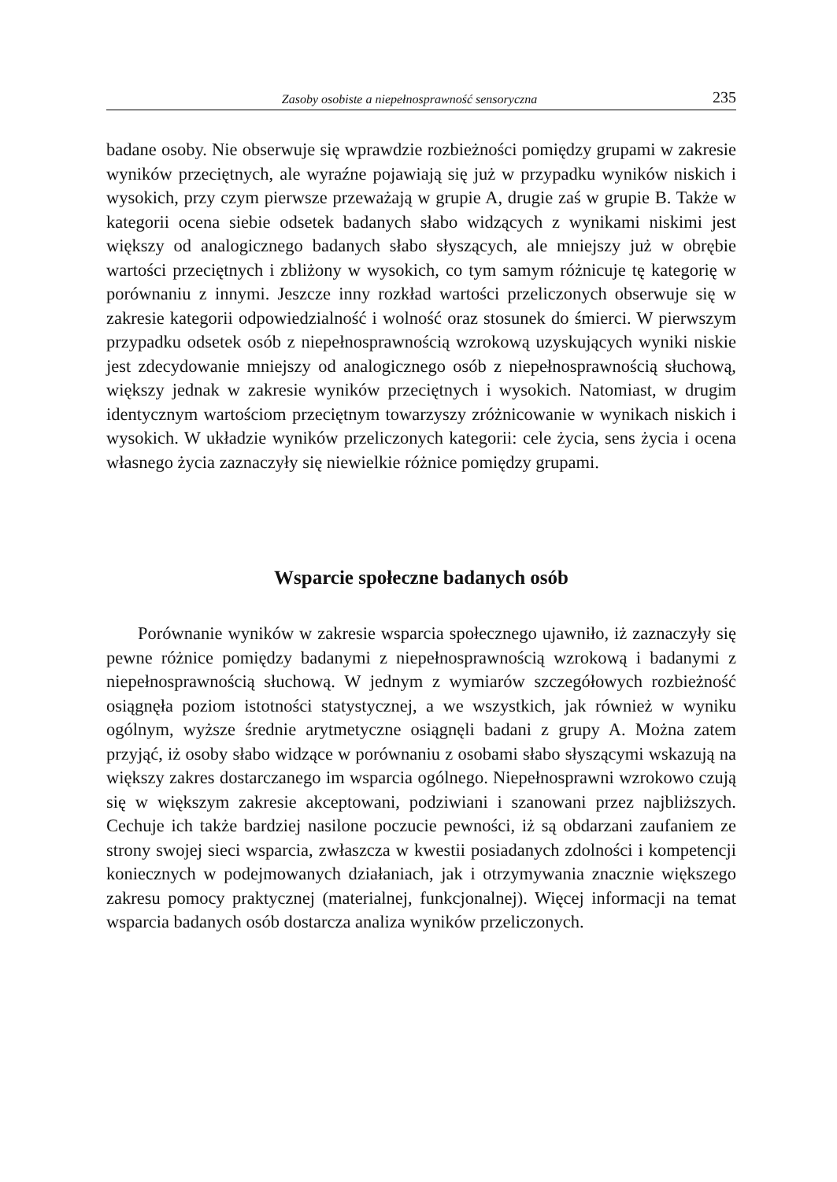Zasoby osobiste a niepełnosprawność sensoryczna 235
badane osoby. Nie obserwuje się wprawdzie rozbieżności pomiędzy grupami w zakresie wyników przeciętnych, ale wyraźne pojawiają się już w przypadku wyników niskich i wysokich, przy czym pierwsze przeważają w grupie A, drugie zaś w grupie B. Także w kategorii ocena siebie odsetek badanych słabo widzących z wynikami niskimi jest większy od analogicznego badanych słabo słyszących, ale mniejszy już w obrębie wartości przeciętnych i zbliżony w wysokich, co tym samym różnicuje tę kategorię w porównaniu z innymi. Jeszcze inny rozkład wartości przeliczonych obserwuje się w zakresie kategorii odpowiedzialność i wolność oraz stosunek do śmierci. W pierwszym przypadku odsetek osób z niepełnosprawnością wzrokową uzyskujących wyniki niskie jest zdecydowanie mniejszy od analogicznego osób z niepełnosprawnością słuchową, większy jednak w zakresie wyników przeciętnych i wysokich. Natomiast, w drugim identycznym wartościom przeciętnym towarzyszy zróżnicowanie w wynikach niskich i wysokich. W układzie wyników przeliczonych kategorii: cele życia, sens życia i ocena własnego życia zaznaczyły się niewielkie różnice pomiędzy grupami.
Wsparcie społeczne badanych osób
Porównanie wyników w zakresie wsparcia społecznego ujawniło, iż zaznaczyły się pewne różnice pomiędzy badanymi z niepełnosprawnością wzrokową i badanymi z niepełnosprawnością słuchową. W jednym z wymiarów szczegółowych rozbieżność osiągnęła poziom istotności statystycznej, a we wszystkich, jak również w wyniku ogólnym, wyższe średnie arytmetyczne osiągnęli badani z grupy A. Można zatem przyjąć, iż osoby słabo widzące w porównaniu z osobami słabo słyszącymi wskazują na większy zakres dostarczanego im wsparcia ogólnego. Niepełnosprawni wzrokowo czują się w większym zakresie akceptowani, podziwiani i szanowani przez najbliższych. Cechuje ich także bardziej nasilone poczucie pewności, iż są obdarzani zaufaniem ze strony swojej sieci wsparcia, zwłaszcza w kwestii posiadanych zdolności i kompetencji koniecznych w podejmowanych działaniach, jak i otrzymywania znacznie większego zakresu pomocy praktycznej (materialnej, funkcjonalnej). Więcej informacji na temat wsparcia badanych osób dostarcza analiza wyników przeliczonych.